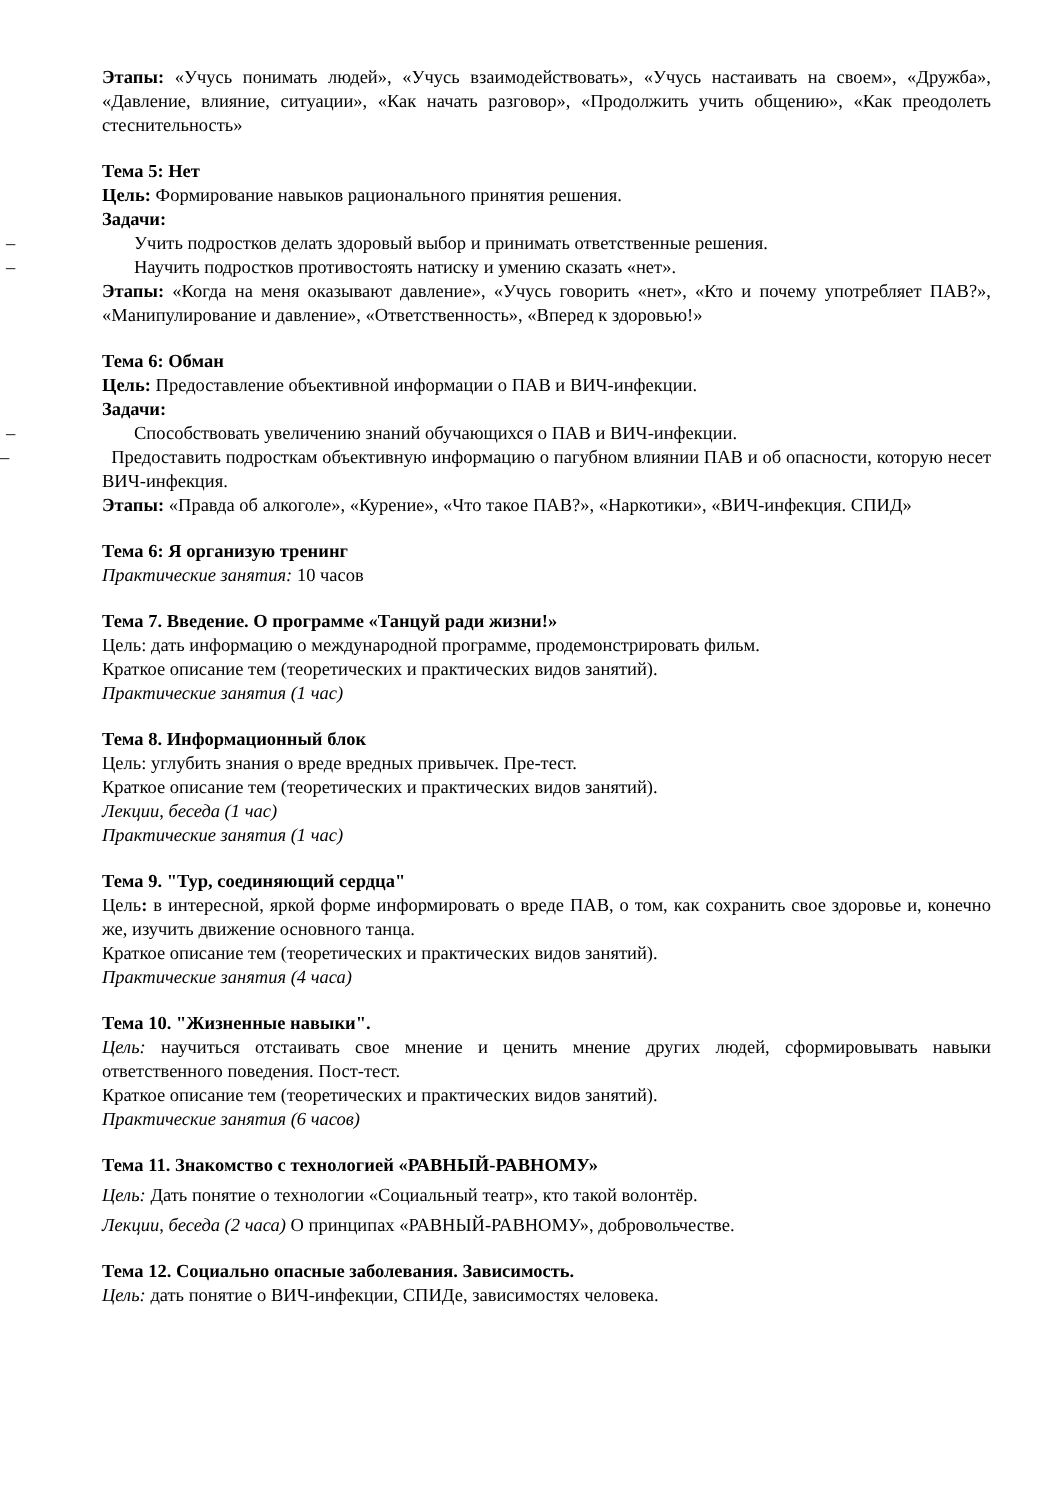Этапы: «Учусь понимать людей», «Учусь взаимодействовать», «Учусь настаивать на своем», «Дружба», «Давление, влияние, ситуации», «Как начать разговор», «Продолжить учить общению», «Как преодолеть стеснительность»
Тема 5: Нет
Цель: Формирование навыков рационального принятия решения.
Задачи:
– Учить подростков делать здоровый выбор и принимать ответственные решения.
– Научить подростков противостоять натиску и умению сказать «нет».
Этапы: «Когда на меня оказывают давление», «Учусь говорить «нет», «Кто и почему употребляет ПАВ?», «Манипулирование и давление», «Ответственность», «Вперед к здоровью!»
Тема 6: Обман
Цель: Предоставление объективной информации о ПАВ и ВИЧ-инфекции.
Задачи:
– Способствовать увеличению знаний обучающихся о ПАВ и ВИЧ-инфекции.
– Предоставить подросткам объективную информацию о пагубном влиянии ПАВ и об опасности, которую несет ВИЧ-инфекция.
Этапы: «Правда об алкоголе», «Курение», «Что такое ПАВ?», «Наркотики», «ВИЧ-инфекция. СПИД»
Тема 6: Я организую тренинг
Практические занятия: 10 часов
Тема 7. Введение. О программе «Танцуй ради жизни!»
Цель: дать информацию о международной программе, продемонстрировать фильм.
Краткое описание тем (теоретических и практических видов занятий).
Практические занятия (1 час)
Тема 8. Информационный блок
Цель: углубить знания о вреде вредных привычек. Пре-тест.
Краткое описание тем (теоретических и практических видов занятий).
Лекции, беседа (1 час)
Практические занятия (1 час)
Тема 9. "Тур, соединяющий сердца"
Цель: в интересной, яркой форме информировать о вреде ПАВ, о том, как сохранить свое здоровье и, конечно же, изучить движение основного танца.
Краткое описание тем (теоретических и практических видов занятий).
Практические занятия (4 часа)
Тема 10. "Жизненные навыки".
Цель: научиться отстаивать свое мнение и ценить мнение других людей, сформировывать навыки ответственного поведения. Пост-тест.
Краткое описание тем (теоретических и практических видов занятий).
Практические занятия (6 часов)
Тема 11. Знакомство с технологией «РАВНЫЙ-РАВНОМУ»
Цель: Дать понятие о технологии «Социальный театр», кто такой волонтёр.
Лекции, беседа (2 часа) О принципах «РАВНЫЙ-РАВНОМУ», добровольчестве.
Тема 12. Социально опасные заболевания. Зависимость.
Цель: дать понятие о ВИЧ-инфекции, СПИДе, зависимостях человека.